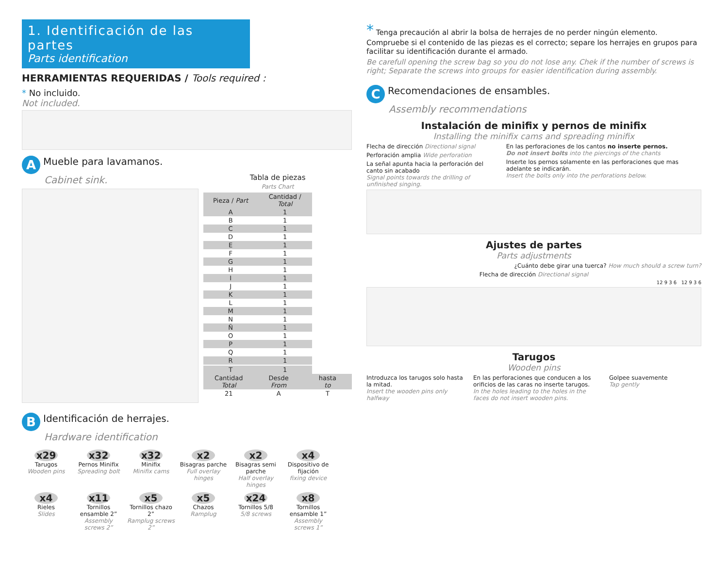1. Identificación de las partes
Parts identification
HERRAMIENTAS REQUERIDAS / Tools required :
* No incluido.
Not included.
A Mueble para lavamanos.
Cabinet sink.
B Identificación de herrajes.
Hardware identification
Tabla de piezas
Parts Chart
| Pieza / Part | Cantidad / Total |
| --- | --- |
| A | 1 |
| B | 1 |
| C | 1 |
| D | 1 |
| E | 1 |
| F | 1 |
| G | 1 |
| H | 1 |
| I | 1 |
| J | 1 |
| K | 1 |
| L | 1 |
| M | 1 |
| N | 1 |
| Ñ | 1 |
| O | 1 |
| P | 1 |
| Q | 1 |
| R | 1 |
| T | 1 |
| Cantidad Total | Desde From | hasta to |
| --- | --- | --- |
| 21 | A | T |
x29
Tarugos
Wooden pins
x32
Pernos Minifix
Spreading bolt
x32
Minifix
Minifix cams
x2
Bisagras parche
Full overlay hinges
x2
Bisagras semi parche
Half overlay hinges
x4
Dispositivo de fijación
fixing device
x4
Rieles
Slides
x11
Tornillos ensamble 2”
Assembly screws 2”
x5
Tornillos chazo 2”
Ramplug screws 2”
x5
Chazos
Ramplug
x24
Tornillos 5/8
5/8 screws
x8
Tornillos ensamble 1”
Assembly screws 1”
* Tenga precaución al abrir la bolsa de herrajes de no perder ningún elemento. Compruebe si el contenido de las piezas es el correcto; separe los herrajes en grupos para facilitar su identificación durante el armado.
Be carefull opening the screw bag so you do not lose any. Chek if the number of screws is right; Separate the screws into groups for easier identification during assembly.
C Recomendaciones de ensambles.
Assembly recommendations
Instalación de minifix y pernos de minifix
Installing the minifix cams and spreading minifix
Flecha de dirección Directional signal
Perforación amplia Wide perforation
La señal apunta hacia la perforación del canto sin acabado
Signal points towards the drilling of unfinished singing.
En las perforaciones de los cantos no inserte pernos.
Do not insert bolts into the piercings of the chants
Inserte los pernos solamente en las perforaciones que mas adelante se indicarán.
Insert the bolts only into the perforations below.
Ajustes de partes
Parts adjustments
¿Cuánto debe girar una tuerca? How much should a screw turn?
Flecha de dirección Directional signal
12 9 3 6 12 9 3 6
Tarugos
Wooden pins
Introduzca los tarugos solo hasta la mitad.
Insert the wooden pins only halfway
En las perforaciones que conducen a los orificios de las caras no inserte tarugos.
In the holes leading to the holes in the faces do not insert wooden pins.
Golpee suavemente
Tap gently